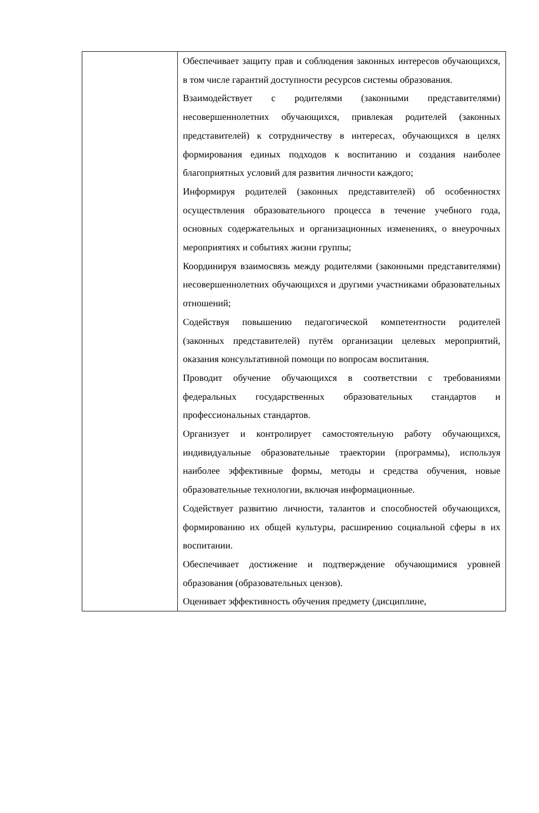| | Обеспечивает защиту прав и соблюдения законных интересов обучающихся, в том числе гарантий доступности ресурсов системы образования. Взаимодействует с родителями (законными представителями) несовершеннолетних обучающихся, привлекая родителей (законных представителей) к сотрудничеству в интересах, обучающихся в целях формирования единых подходов к воспитанию и создания наиболее благоприятных условий для развития личности каждого; Информируя родителей (законных представителей) об особенностях осуществления образовательного процесса в течение учебного года, основных содержательных и организационных изменениях, о внеурочных мероприятиях и событиях жизни группы; Координируя взаимосвязь между родителями (законными представителями) несовершеннолетних обучающихся и другими участниками образовательных отношений; Содействуя повышению педагогической компетентности родителей (законных представителей) путём организации целевых мероприятий, оказания консультативной помощи по вопросам воспитания. Проводит обучение обучающихся в соответствии с требованиями федеральных государственных образовательных стандартов и профессиональных стандартов. Организует и контролирует самостоятельную работу обучающихся, индивидуальные образовательные траектории (программы), используя наиболее эффективные формы, методы и средства обучения, новые образовательные технологии, включая информационные. Содействует развитию личности, талантов и способностей обучающихся, формированию их общей культуры, расширению социальной сферы в их воспитании. Обеспечивает достижение и подтверждение обучающимися уровней образования (образовательных цензов). Оценивает эффективность обучения предмету (дисциплине, |